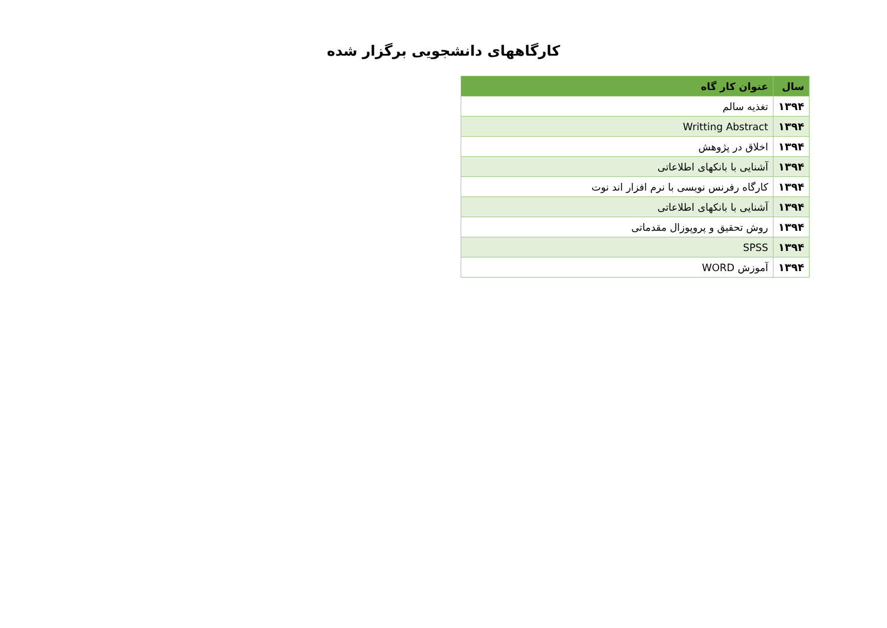کارگاههای دانشجویی برگزار شده
| سال | عنوان کار گاه |
| --- | --- |
| ۱۳۹۴ | تغذیه سالم |
| ۱۳۹۴ | Writting Abstract |
| ۱۳۹۴ | اخلاق در پژوهش |
| ۱۳۹۴ | آشنایی با بانکهای اطلاعاتی |
| ۱۳۹۴ | کارگاه رفرنس نویسی با نرم افزار اند نوت |
| ۱۳۹۴ | آشنایی با بانکهای اطلاعاتی |
| ۱۳۹۴ | روش تحقیق و پروپوزال مقدماتی |
| ۱۳۹۴ | SPSS |
| ۱۳۹۴ | آموزش WORD |